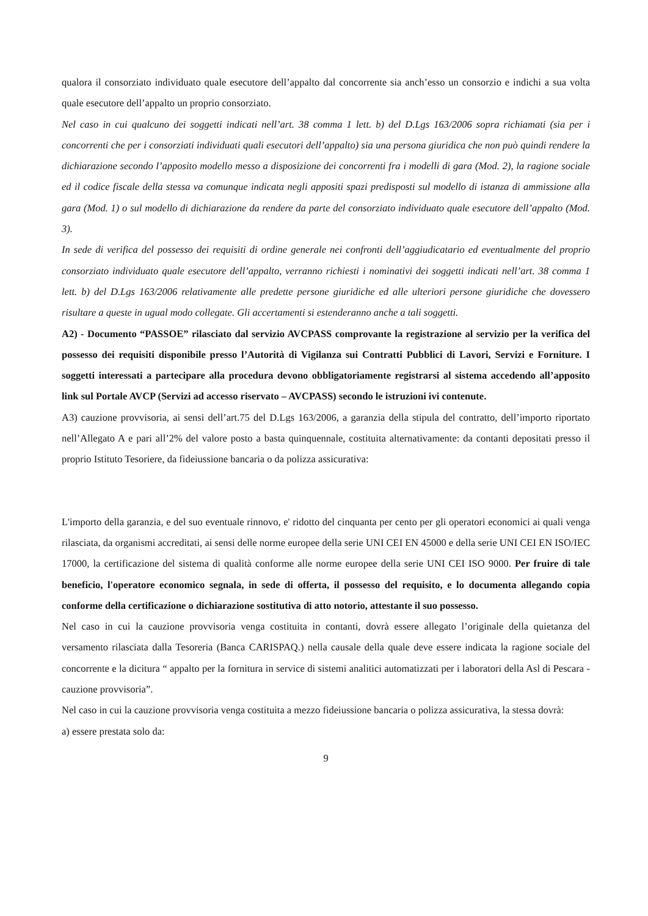qualora il consorziato individuato quale esecutore dell’appalto dal concorrente sia anch’esso un consorzio e indichi a sua volta quale esecutore dell’appalto un proprio consorziato.
Nel caso in cui qualcuno dei soggetti indicati nell’art. 38 comma 1 lett. b) del D.Lgs 163/2006 sopra richiamati (sia per i concorrenti che per i consorziati individuati quali esecutori dell’appalto) sia una persona giuridica che non può quindi rendere la dichiarazione secondo l’apposito modello messo a disposizione dei concorrenti fra i modelli di gara (Mod. 2), la ragione sociale ed il codice fiscale della stessa va comunque indicata negli appositi spazi predisposti sul modello di istanza di ammissione alla gara (Mod. 1) o sul modello di dichiarazione da rendere da parte del consorziato individuato quale esecutore dell’appalto (Mod. 3).
In sede di verifica del possesso dei requisiti di ordine generale nei confronti dell’aggiudicatario ed eventualmente del proprio consorziato individuato quale esecutore dell’appalto, verranno richiesti i nominativi dei soggetti indicati nell’art. 38 comma 1 lett. b) del D.Lgs 163/2006 relativamente alle predette persone giuridiche ed alle ulteriori persone giuridiche che dovessero risultare a queste in ugual modo collegate. Gli accertamenti si estenderanno anche a tali soggetti.
A2) - Documento “PASSOE” rilasciato dal servizio AVCPASS comprovante la registrazione al servizio per la verifica del possesso dei requisiti disponibile presso l’Autorità di Vigilanza sui Contratti Pubblici di Lavori, Servizi e Forniture. I soggetti interessati a partecipare alla procedura devono obbligatoriamente registrarsi al sistema accedendo all’apposito link sul Portale AVCP (Servizi ad accesso riservato – AVCPASS) secondo le istruzioni ivi contenute.
A3) cauzione provvisoria, ai sensi dell’art.75 del D.Lgs 163/2006, a garanzia della stipula del contratto, dell’importo riportato nell’Allegato A e pari all’2% del valore posto a basta quinquennale, costituita alternativamente: da contanti depositati presso il proprio Istituto Tesoriere, da fideiussione bancaria o da polizza assicurativa:
L'importo della garanzia, e del suo eventuale rinnovo, e' ridotto del cinquanta per cento per gli operatori economici ai quali venga rilasciata, da organismi accreditati, ai sensi delle norme europee della serie UNI CEI EN 45000 e della serie UNI CEI EN ISO/IEC 17000, la certificazione del sistema di qualità conforme alle norme europee della serie UNI CEI ISO 9000. Per fruire di tale beneficio, l'operatore economico segnala, in sede di offerta, il possesso del requisito, e lo documenta allegando copia conforme della certificazione o dichiarazione sostitutiva di atto notorio, attestante il suo possesso.
Nel caso in cui la cauzione provvisoria venga costituita in contanti, dovrà essere allegato l’originale della quietanza del versamento rilasciata dalla Tesoreria (Banca CARISPAQ.) nella causale della quale deve essere indicata la ragione sociale del concorrente e la dicitura “ appalto per la fornitura in service di sistemi analitici automatizzati per i laboratori della Asl di Pescara - cauzione provvisoria”.
Nel caso in cui la cauzione provvisoria venga costituita a mezzo fideiussione bancaria o polizza assicurativa, la stessa dovrà:
a) essere prestata solo da:
9